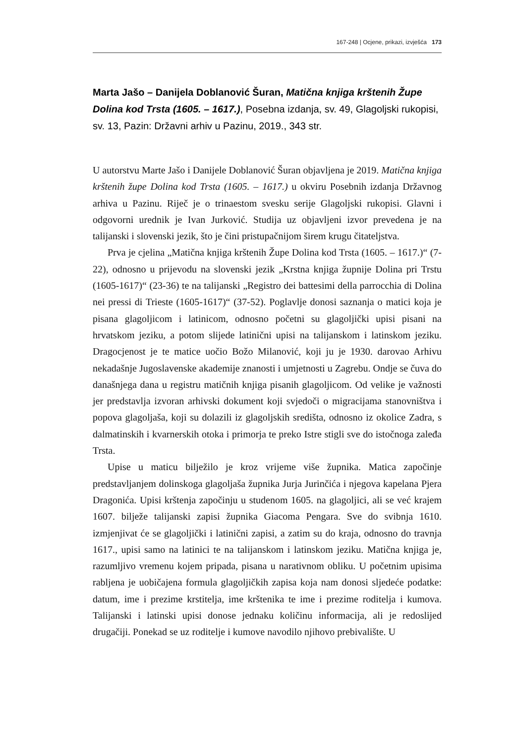167-248 | Ocjene, prikazi, izvješća 173
Marta Jašo – Danijela Doblanović Šuran, Matična knjiga krštenih Župe Dolina kod Trsta (1605. – 1617.), Posebna izdanja, sv. 49, Glagoljski rukopisi, sv. 13, Pazin: Državni arhiv u Pazinu, 2019., 343 str.
U autorstvu Marte Jašo i Danijele Doblanović Šuran objavljena je 2019. Matična knjiga krštenih župe Dolina kod Trsta (1605. – 1617.) u okviru Posebnih izdanja Državnog arhiva u Pazinu. Riječ je o trinaestom svesku serije Glagoljski rukopisi. Glavni i odgovorni urednik je Ivan Jurković. Studija uz objavljeni izvor prevedena je na talijanski i slovenski jezik, što je čini pristupačnijom širem krugu čitateljstva.
Prva je cjelina „Matična knjiga krštenih Župe Dolina kod Trsta (1605. – 1617.)“ (7-22), odnosno u prijevodu na slovenski jezik „Krstna knjiga župnije Dolina pri Trstu (1605-1617)“ (23-36) te na talijanski „Registro dei battesimi della parrocchia di Dolina nei pressi di Trieste (1605-1617)“ (37-52). Poglavlje donosi saznanja o matici koja je pisana glagoljicom i latinicom, odnosno početni su glagoljički upisi pisani na hrvatskom jeziku, a potom slijede latinični upisi na talijanskom i latinskom jeziku. Dragocjenost je te matice uočio Božo Milanović, koji ju je 1930. darovao Arhivu nekadašnje Jugoslavenske akademije znanosti i umjetnosti u Zagrebu. Ondje se čuva do današnjega dana u registru matičnih knjiga pisanih glagoljicom. Od velike je važnosti jer predstavlja izvoran arhivski dokument koji svjedoči o migracijama stanovništva i popova glagoljaša, koji su dolazili iz glagoljskih središta, odnosno iz okolice Zadra, s dalmatinskih i kvarnerskih otoka i primorja te preko Istre stigli sve do istočnoga zaleđa Trsta.
Upise u maticu bilježilo je kroz vrijeme više župnika. Matica započinje predstavljanjem dolinskoga glagoljaša župnika Jurja Jurinčića i njegova kapelana Pjera Dragonića. Upisi krštenja započinju u studenom 1605. na glagoljici, ali se već krajem 1607. bilježe talijanski zapisi župnika Giacoma Pengara. Sve do svibnja 1610. izmjenjivat će se glagoljički i latinični zapisi, a zatim su do kraja, odnosno do travnja 1617., upisi samo na latinici te na talijanskom i latinskom jeziku. Matična knjiga je, razumljivo vremenu kojem pripada, pisana u narativnom obliku. U početnim upisima rabljena je uobičajena formula glagoljičkih zapisa koja nam donosi sljedeće podatke: datum, ime i prezime krstitelja, ime krštenika te ime i prezime roditelja i kumova. Talijanski i latinski upisi donose jednaku količinu informacija, ali je redoslijed drugačiji. Ponekad se uz roditelje i kumove navodilo njihovo prebivalište. U